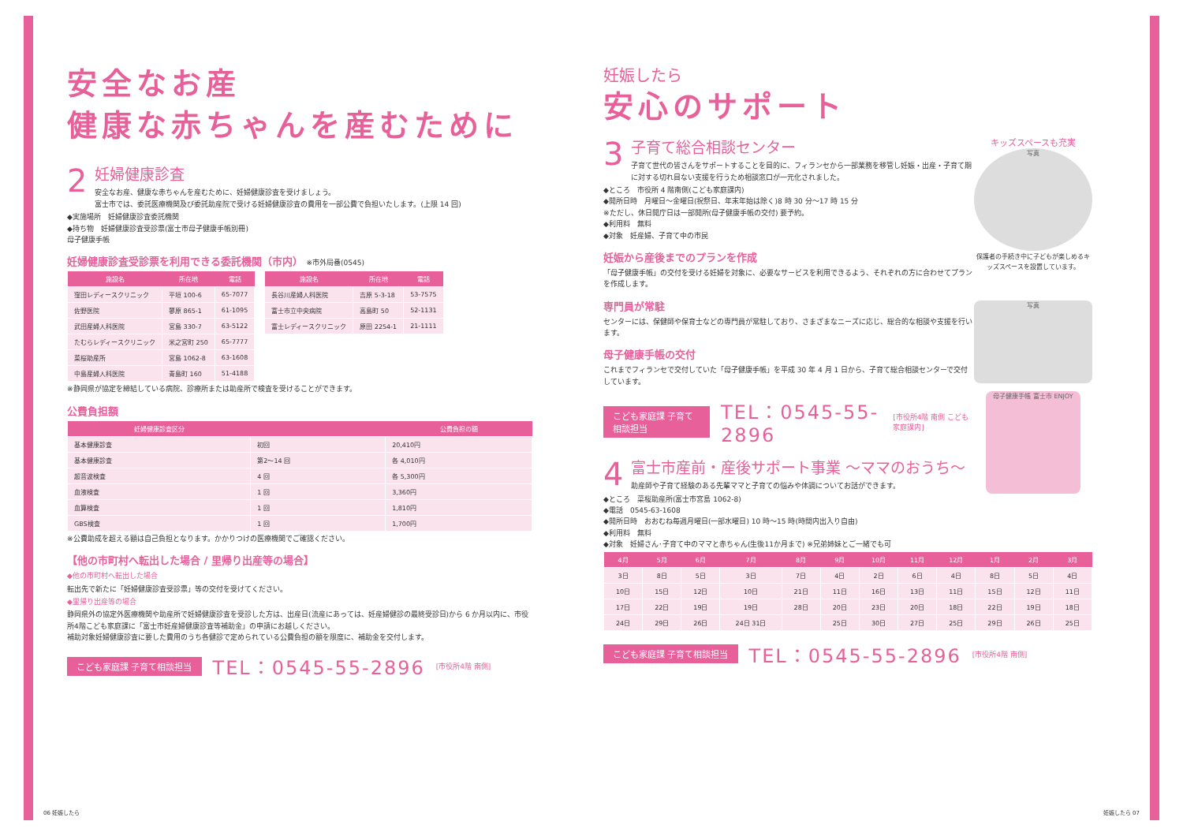安全なお産
健康な赤ちゃんを産むために
2
妊婦健康診査
安全なお産、健康な赤ちゃんを産むために、妊婦健康診査を受けましょう。
富士市では、委託医療機関及び委託助産院で受ける妊婦健康診査の費用を一部公費で負担いたします。(上限 14 回)
◆実施場所　妊婦健康診査委託機関
◆持ち物　妊婦健康診査受診票(富士市母子健康手帳別冊)
母子健康手帳
妊婦健康診査受診票を利用できる委託機関（市内） ※市外局番(0545)
| 施設名 | 所在地 | 電話 |
| --- | --- | --- |
| 窪田レディースクリニック | 平垣 100-6 | 65-7077 |
| 佐野医院 | 蓼原 865-1 | 61-1095 |
| 武田産婦人科医院 | 宮島 330-7 | 63-5122 |
| たむらレディースクリニック | 米之宮町 250 | 65-7777 |
| 菜桜助産所 | 宮島 1062-8 | 63-1608 |
| 中島産婦人科医院 | 青島町 160 | 51-4188 |
| 施設名 | 所在地 | 電話 |
| --- | --- | --- |
| 長谷川産婦人科医院 | 吉原 5-3-18 | 53-7575 |
| 富士市立中央病院 | 高島町 50 | 52-1131 |
| 富士レディースクリニック | 原田 2254-1 | 21-1111 |
※静岡県が協定を締結している病院、診療所または助産所で検査を受けることができます。
公費負担額
| 妊婦健康診査区分 | | 公費負担の額 |
| --- | --- | --- |
| 基本健康診査 | 初回 | 20,410円 |
| 基本健康診査 | 第2〜14 回 | 各 4,010円 |
| 超音波検査 | 4 回 | 各 5,300円 |
| 血液検査 | 1 回 | 3,360円 |
| 血算検査 | 1 回 | 1,810円 |
| GBS検査 | 1 回 | 1,700円 |
※公費助成を超える額は自己負担となります。かかりつけの医療機関でご確認ください。
【他の市町村へ転出した場合 / 里帰り出産等の場合】
◆他の市町村へ転出した場合
転出先で新たに「妊婦健康診査受診票」等の交付を受けてください。
◆里帰り出産等の場合
静岡県外の協定外医療機関や助産所で妊婦健康診査を受診した方は、出産日(流産にあっては、妊産婦健診の最終受診日)から 6 か月以内に、市役所4階こども家庭課に「富士市妊産婦健康診査等補助金」の申請にお越しください。
補助対象妊婦健康診査に要した費用のうち各健診で定められている公費負担の額を限度に、補助金を交付します。
こども家庭課 子育て相談担当 TEL：0545-55-2896 [市役所4階 南側]
妊娠したら
安心のサポート
キッズスペースも充実
写真
保護者の手続き中に子どもが楽しめるキッズスペースを設置しています。
写真
母子健康手帳 富士市 ENJOY
3
子育て総合相談センター
子育て世代の皆さんをサポートすることを目的に、フィランセから一部業務を移管し妊娠・出産・子育て期に対する切れ目ない支援を行うため相談窓口が一元化されました。
◆ところ　市役所 4 階南側(こども家庭課内)
◆開所日時　月曜日〜金曜日(祝祭日、年末年始は除く)8 時 30 分〜17 時 15 分
※ただし、休日開庁日は一部開所(母子健康手帳の交付) 要予約。
◆利用料　無料
◆対象　妊産婦、子育て中の市民
妊娠から産後までのプランを作成
「母子健康手帳」の交付を受ける妊婦を対象に、必要なサービスを利用できるよう、それぞれの方に合わせてプランを作成します。
専門員が常駐
センターには、保健師や保育士などの専門員が常駐しており、さまざまなニーズに応じ、総合的な相談や支援を行います。
母子健康手帳の交付
これまでフィランセで交付していた「母子健康手帳」を平成 30 年 4 月 1 日から、子育て総合相談センターで交付しています。
こども家庭課 子育て相談担当 TEL：0545-55-2896 [市役所4階 南側 こども家庭課内]
4
富士市産前・産後サポート事業 〜ママのおうち〜
助産師や子育て経験のある先輩ママと子育ての悩みや体調についてお話ができます。
◆ところ　菜桜助産所(富士市宮島 1062-8)
◆電話　0545-63-1608
◆開所日時　おおむね毎週月曜日(一部水曜日) 10 時〜15 時(時間内出入り自由)
◆利用料　無料
◆対象　妊婦さん･子育て中のママと赤ちゃん(生後11か月まで) ※兄弟姉妹とご一緒でも可
| 4月 | 5月 | 6月 | 7月 | 8月 | 9月 | 10月 | 11月 | 12月 | 1月 | 2月 | 3月 |
| --- | --- | --- | --- | --- | --- | --- | --- | --- | --- | --- | --- |
| 3日 | 8日 | 5日 | 3日 | 7日 | 4日 | 2日 | 6日 | 4日 | 8日 | 5日 | 4日 |
| 10日 | 15日 | 12日 | 10日 | 21日 | 11日 | 16日 | 13日 | 11日 | 15日 | 12日 | 11日 |
| 17日 | 22日 | 19日 | 19日 | 28日 | 20日 | 23日 | 20日 | 18日 | 22日 | 19日 | 18日 |
| 24日 | 29日 | 26日 | 24日 31日 | | 25日 | 30日 | 27日 | 25日 | 29日 | 26日 | 25日 |
こども家庭課 子育て相談担当 TEL：0545-55-2896 [市役所4階 南側]
06 妊娠したら 妊娠したら 07